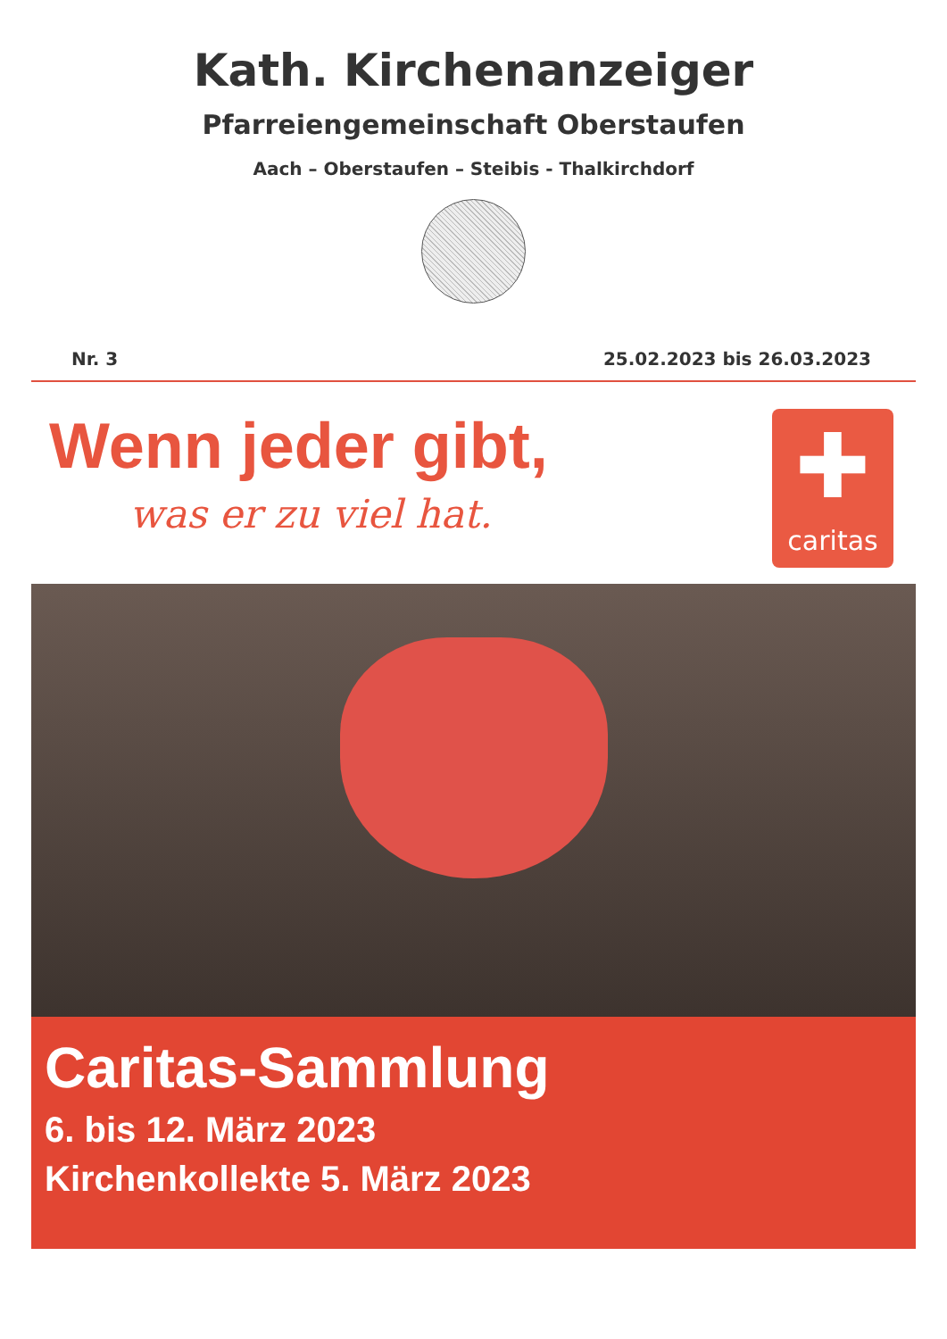Kath. Kirchenanzeiger
Pfarreiengemeinschaft Oberstaufen
Aach – Oberstaufen – Steibis - Thalkirchdorf
Nr. 3 25.02.2023 bis 26.03.2023
Wenn jeder gibt,
was er zu viel hat.
✚
caritas
Caritas-Sammlung
6. bis 12. März 2023
Kirchenkollekte 5. März 2023